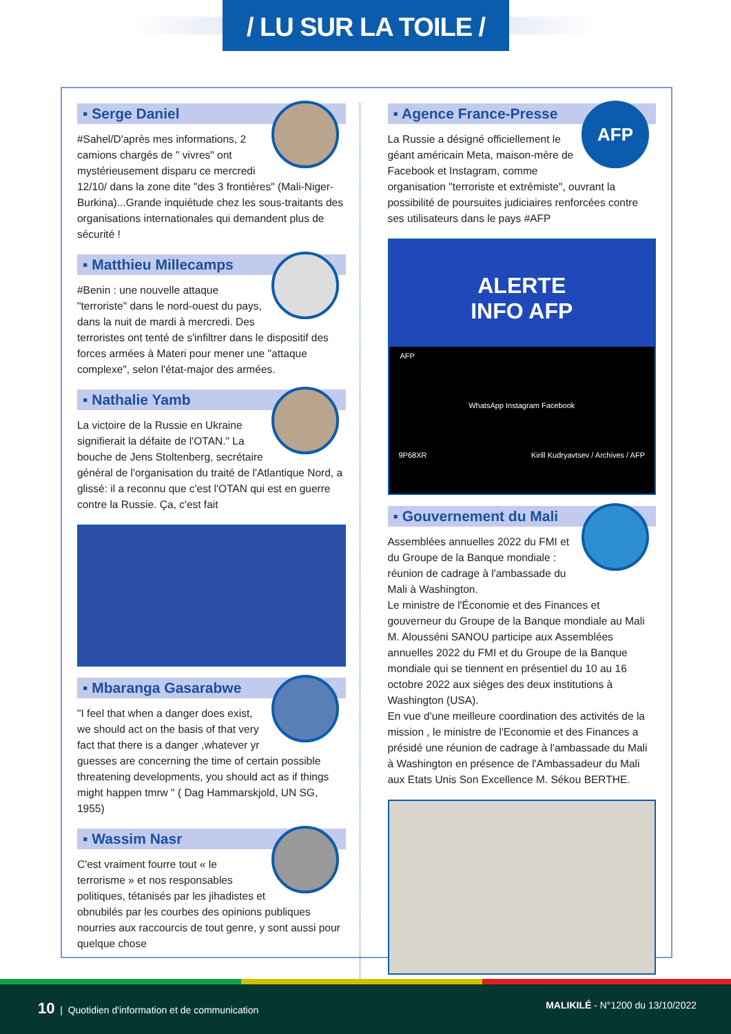/ LU SUR LA TOILE /
▪ Serge Daniel
#Sahel/D'après mes informations, 2 camions chargés de " vivres" ont mystérieusement disparu ce mercredi 12/10/ dans la zone dite "des 3 frontières" (Mali-Niger-Burkina)...Grande inquiétude chez les sous-traitants des organisations internationales qui demandent plus de sécurité !
▪ Matthieu Millecamps
#Benin : une nouvelle attaque "terroriste" dans le nord-ouest du pays, dans la nuit de mardi à mercredi. Des terroristes ont tenté de s'infiltrer dans le dispositif des forces armées à Materi pour mener une "attaque complexe", selon l'état-major des armées.
▪ Nathalie Yamb
La victoire de la Russie en Ukraine signifierait la défaite de l'OTAN." La bouche de Jens Stoltenberg, secrétaire général de l'organisation du traité de l'Atlantique Nord, a glissé: il a reconnu que c'est l'OTAN qui est en guerre contre la Russie. Ça, c'est fait
▪ Mbaranga Gasarabwe
"I feel that when a danger does exist, we should act on the basis of that very fact that there is a danger ,whatever yr guesses are concerning the time of certain possible threatening developments, you should act as if things might happen tmrw " ( Dag Hammarskjold, UN SG, 1955)
▪ Wassim Nasr
C'est vraiment fourre tout « le terrorisme » et nos responsables politiques, tétanisés par les jihadistes et obnubilés par les courbes des opinions publiques nourries aux raccourcis de tout genre, y sont aussi pour quelque chose
▪ Agence France-Presse
AFP
La Russie a désigné officiellement le géant américain Meta, maison-mère de Facebook et Instagram, comme organisation "terroriste et extrémiste", ouvrant la possibilité de poursuites judiciaires renforcées contre ses utilisateurs dans le pays #AFP
ALERTE
INFO AFP
AFP
WhatsApp Instagram Facebook
9P68XR Kirill Kudryavtsev / Archives / AFP
▪ Gouvernement du Mali
Assemblées annuelles 2022 du FMI et du Groupe de la Banque mondiale : réunion de cadrage à l'ambassade du Mali à Washington.
Le ministre de l'Économie et des Finances et gouverneur du Groupe de la Banque mondiale au Mali M. Alousséni SANOU participe aux Assemblées annuelles 2022 du FMI et du Groupe de la Banque mondiale qui se tiennent en présentiel du 10 au 16 octobre 2022 aux sièges des deux institutions à Washington (USA).
En vue d'une meilleure coordination des activités de la mission , le ministre de l'Economie et des Finances a présidé une réunion de cadrage à l'ambassade du Mali à Washington en présence de l'Ambassadeur du Mali aux Etats Unis Son Excellence M. Sékou BERTHE.
10 | Quotidien d'information et de communication MALIKILÉ - N°1200 du 13/10/2022